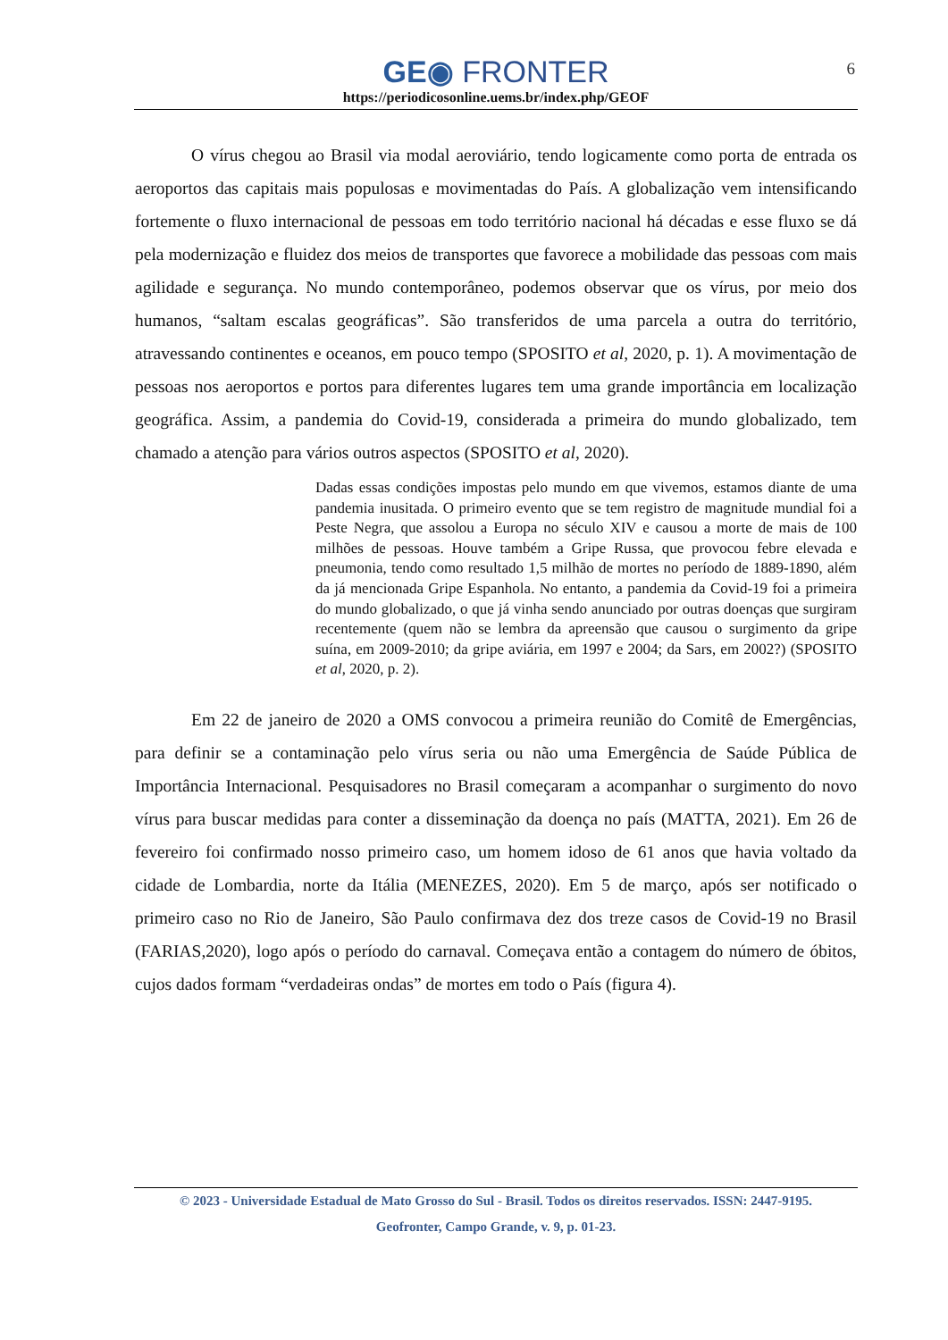GE◉ FRONTER
https://periodicosonline.uems.br/index.php/GEOF
6
O vírus chegou ao Brasil via modal aeroviário, tendo logicamente como porta de entrada os aeroportos das capitais mais populosas e movimentadas do País. A globalização vem intensificando fortemente o fluxo internacional de pessoas em todo território nacional há décadas e esse fluxo se dá pela modernização e fluidez dos meios de transportes que favorece a mobilidade das pessoas com mais agilidade e segurança. No mundo contemporâneo, podemos observar que os vírus, por meio dos humanos, “saltam escalas geográficas”. São transferidos de uma parcela a outra do território, atravessando continentes e oceanos, em pouco tempo (SPOSITO et al, 2020, p. 1). A movimentação de pessoas nos aeroportos e portos para diferentes lugares tem uma grande importância em localização geográfica. Assim, a pandemia do Covid-19, considerada a primeira do mundo globalizado, tem chamado a atenção para vários outros aspectos (SPOSITO et al, 2020).
Dadas essas condições impostas pelo mundo em que vivemos, estamos diante de uma pandemia inusitada. O primeiro evento que se tem registro de magnitude mundial foi a Peste Negra, que assolou a Europa no século XIV e causou a morte de mais de 100 milhões de pessoas. Houve também a Gripe Russa, que provocou febre elevada e pneumonia, tendo como resultado 1,5 milhão de mortes no período de 1889-1890, além da já mencionada Gripe Espanhola. No entanto, a pandemia da Covid-19 foi a primeira do mundo globalizado, o que já vinha sendo anunciado por outras doenças que surgiram recentemente (quem não se lembra da apreensão que causou o surgimento da gripe suína, em 2009-2010; da gripe aviária, em 1997 e 2004; da Sars, em 2002?) (SPOSITO et al, 2020, p. 2).
Em 22 de janeiro de 2020 a OMS convocou a primeira reunião do Comitê de Emergências, para definir se a contaminação pelo vírus seria ou não uma Emergência de Saúde Pública de Importância Internacional. Pesquisadores no Brasil começaram a acompanhar o surgimento do novo vírus para buscar medidas para conter a disseminação da doença no país (MATTA, 2021). Em 26 de fevereiro foi confirmado nosso primeiro caso, um homem idoso de 61 anos que havia voltado da cidade de Lombardia, norte da Itália (MENEZES, 2020). Em 5 de março, após ser notificado o primeiro caso no Rio de Janeiro, São Paulo confirmava dez dos treze casos de Covid-19 no Brasil (FARIAS,2020), logo após o período do carnaval. Começava então a contagem do número de óbitos, cujos dados formam “verdadeiras ondas” de mortes em todo o País (figura 4).
© 2023 - Universidade Estadual de Mato Grosso do Sul - Brasil. Todos os direitos reservados. ISSN: 2447-9195.
Geofronter, Campo Grande, v. 9, p. 01-23.